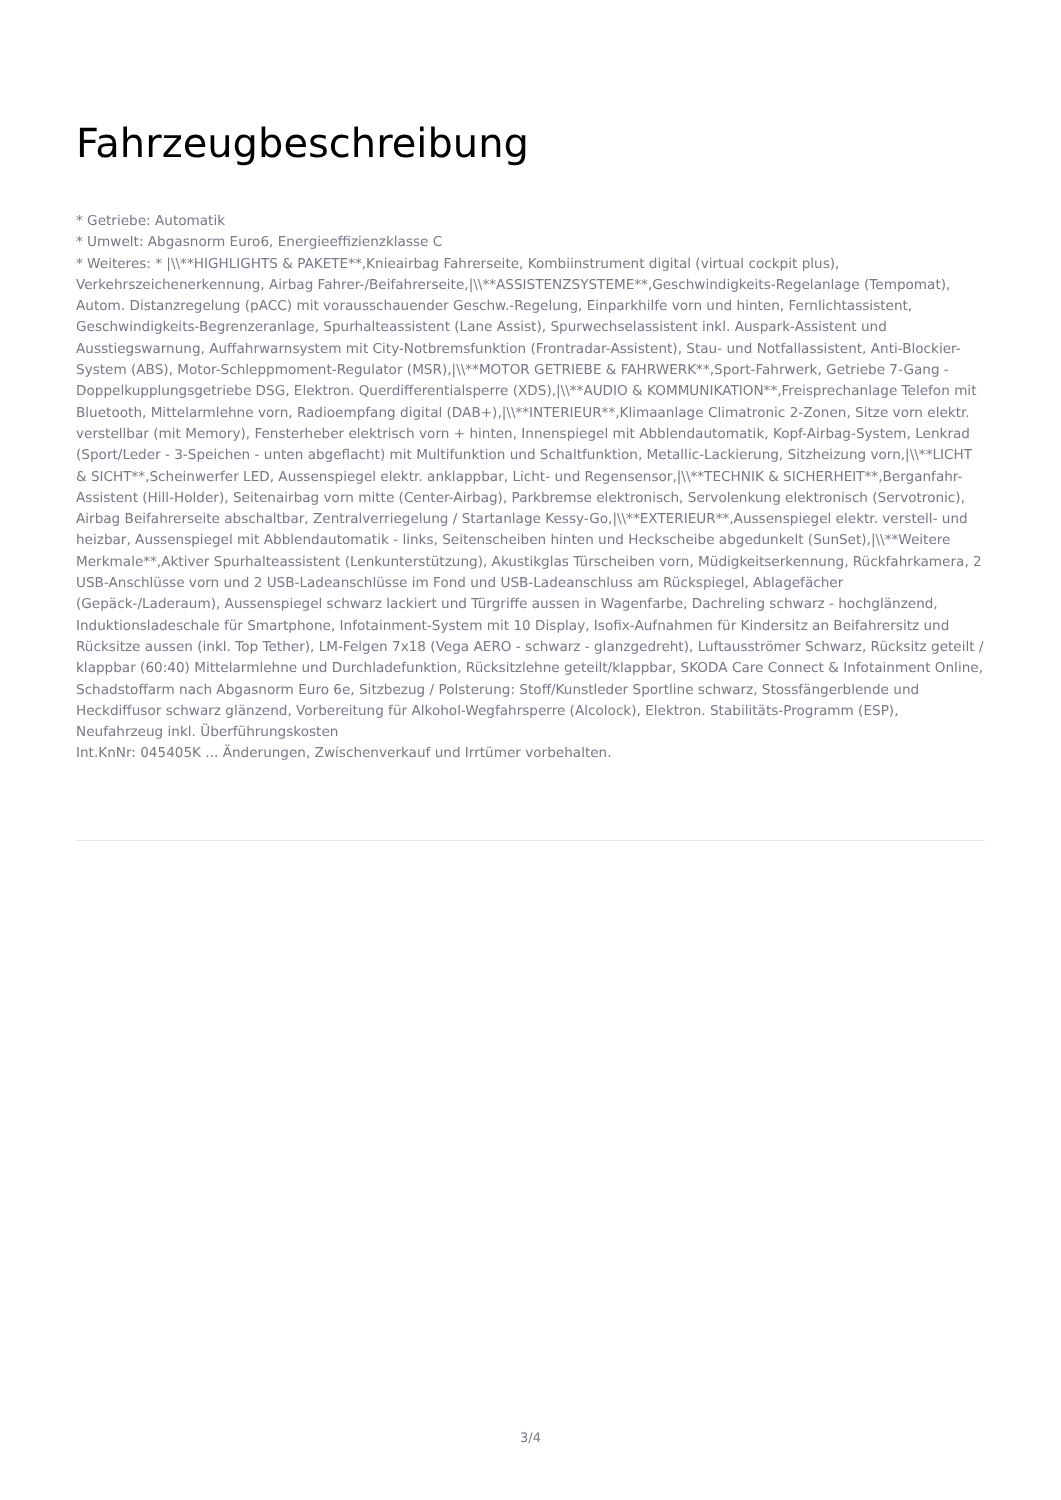Fahrzeugbeschreibung
* Getriebe: Automatik
* Umwelt: Abgasnorm Euro6, Energieeffizienzklasse C
* Weiteres: * |\\**HIGHLIGHTS & PAKETE**,Knieairbag Fahrerseite, Kombiinstrument digital (virtual cockpit plus), Verkehrszeichenerkennung, Airbag Fahrer-/Beifahrerseite,|\\**ASSISTENZSYSTEME**,Geschwindigkeits-Regelanlage (Tempomat), Autom. Distanzregelung (pACC) mit vorausschauender Geschw.-Regelung, Einparkhilfe vorn und hinten, Fernlichtassistent, Geschwindigkeits-Begrenzeranlage, Spurhalteassistent (Lane Assist), Spurwechselassistent inkl. Auspark-Assistent und Ausstiegswarnung, Auffahrwarnsystem mit City-Notbremsfunktion (Frontradar-Assistent), Stau- und Notfallassistent, Anti-Blockier-System (ABS), Motor-Schleppmoment-Regulator (MSR),|\\**MOTOR GETRIEBE & FAHRWERK**,Sport-Fahrwerk, Getriebe 7-Gang - Doppelkupplungsgetriebe DSG, Elektron. Querdifferentialsperre (XDS),|\\**AUDIO & KOMMUNIKATION**,Freisprechanlage Telefon mit Bluetooth, Mittelarmlehne vorn, Radioempfang digital (DAB+),|\\**INTERIEUR**,Klimaanlage Climatronic 2-Zonen, Sitze vorn elektr. verstellbar (mit Memory), Fensterheber elektrisch vorn + hinten, Innenspiegel mit Abblendautomatik, Kopf-Airbag-System, Lenkrad (Sport/Leder - 3-Speichen - unten abgeflacht) mit Multifunktion und Schaltfunktion, Metallic-Lackierung, Sitzheizung vorn,|\\**LICHT & SICHT**,Scheinwerfer LED, Aussenspiegel elektr. anklappbar, Licht- und Regensensor,|\\**TECHNIK & SICHERHEIT**,Berganfahr-Assistent (Hill-Holder), Seitenairbag vorn mitte (Center-Airbag), Parkbremse elektronisch, Servolenkung elektronisch (Servotronic), Airbag Beifahrerseite abschaltbar, Zentralverriegelung / Startanlage Kessy-Go,|\\**EXTERIEUR**,Aussenspiegel elektr. verstell- und heizbar, Aussenspiegel mit Abblendautomatik - links, Seitenscheiben hinten und Heckscheibe abgedunkelt (SunSet),|\\**Weitere Merkmale**,Aktiver Spurhalteassistent (Lenkunterstützung), Akustikglas Türscheiben vorn, Müdigkeitserkennung, Rückfahrkamera, 2 USB-Anschlüsse vorn und 2 USB-Ladeanschlüsse im Fond und USB-Ladeanschluss am Rückspiegel, Ablagefächer (Gepäck-/Laderaum), Aussenspiegel schwarz lackiert und Türgriffe aussen in Wagenfarbe, Dachreling schwarz - hochglänzend, Induktionsladeschale für Smartphone, Infotainment-System mit 10 Display, Isofix-Aufnahmen für Kindersitz an Beifahrersitz und Rücksitze aussen (inkl. Top Tether), LM-Felgen 7x18 (Vega AERO - schwarz - glanzgedreht), Luftausströmer Schwarz, Rücksitz geteilt / klappbar (60:40) Mittelarmlehne und Durchladefunktion, Rücksitzlehne geteilt/klappbar, SKODA Care Connect & Infotainment Online, Schadstoffarm nach Abgasnorm Euro 6e, Sitzbezug / Polsterung: Stoff/Kunstleder Sportline schwarz, Stossfängerblende und Heckdiffusor schwarz glänzend, Vorbereitung für Alkohol-Wegfahrsperre (Alcolock), Elektron. Stabilitäts-Programm (ESP), Neufahrzeug inkl. Überführungskosten
Int.KnNr: 045405K ... Änderungen, Zwischenverkauf und Irrtümer vorbehalten.
3/4